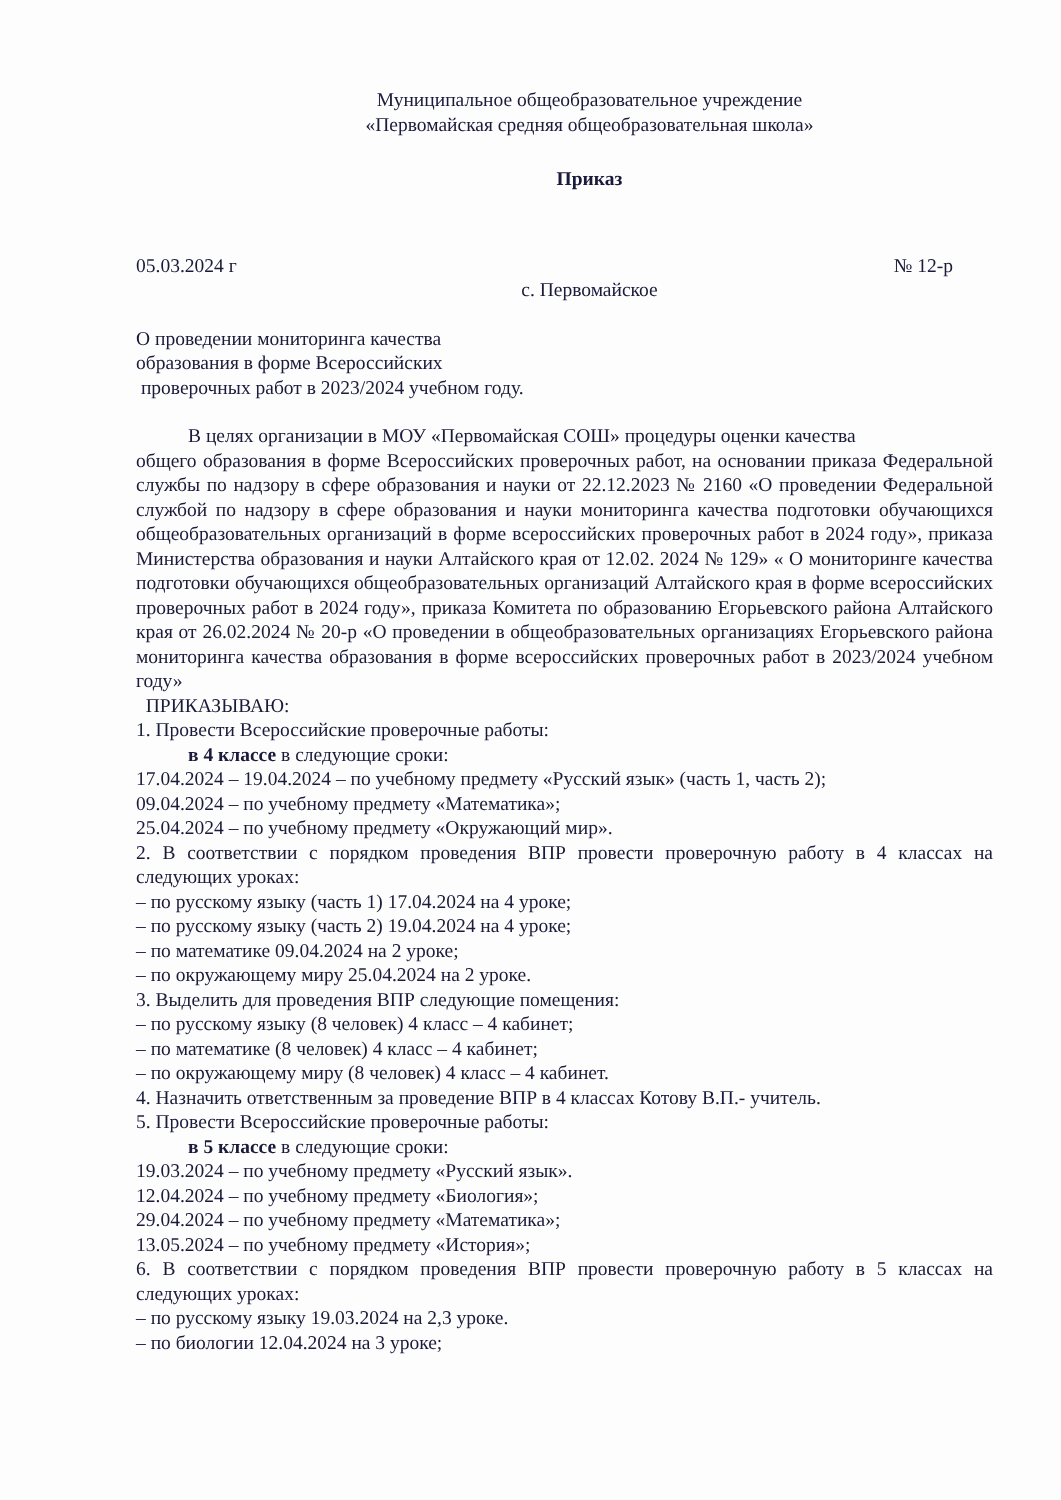Муниципальное общеобразовательное учреждение
«Первомайская средняя общеобразовательная школа»
Приказ
05.03.2024 г № 12-р
с. Первомайское
О проведении мониторинга качества
образования в форме Всероссийских
проверочных работ в 2023/2024 учебном году.
В целях организации в МОУ «Первомайская СОШ» процедуры оценки качества
общего образования в форме Всероссийских проверочных работ, на основании приказа Федеральной службы по надзору в сфере образования и науки от 22.12.2023 № 2160 «О проведении Федеральной службой по надзору в сфере образования и науки мониторинга качества подготовки обучающихся общеобразовательных организаций в форме всероссийских проверочных работ в 2024 году», приказа Министерства образования и науки Алтайского края от 12.02. 2024 № 129» « О мониторинге качества подготовки обучающихся общеобразовательных организаций Алтайского края в форме всероссийских проверочных работ в 2024 году», приказа Комитета по образованию Егорьевского района Алтайского края от 26.02.2024 № 20-р «О проведении в общеобразовательных организациях Егорьевского района мониторинга качества образования в форме всероссийских проверочных работ в 2023/2024 учебном году»
ПРИКАЗЫВАЮ:
1. Провести Всероссийские проверочные работы:
в 4 классе в следующие сроки:
17.04.2024 – 19.04.2024 – по учебному предмету «Русский язык» (часть 1, часть 2);
09.04.2024 – по учебному предмету «Математика»;
25.04.2024 – по учебному предмету «Окружающий мир».
2. В соответствии с порядком проведения ВПР провести проверочную работу в 4 классах на следующих уроках:
– по русскому языку (часть 1) 17.04.2024 на 4 уроке;
– по русскому языку (часть 2) 19.04.2024 на 4 уроке;
– по математике 09.04.2024 на 2 уроке;
– по окружающему миру 25.04.2024 на 2 уроке.
3. Выделить для проведения ВПР следующие помещения:
– по русскому языку (8 человек) 4 класс – 4 кабинет;
– по математике (8 человек) 4 класс – 4 кабинет;
– по окружающему миру (8 человек) 4 класс – 4 кабинет.
4. Назначить ответственным за проведение ВПР в 4 классах Котову В.П.- учитель.
5. Провести Всероссийские проверочные работы:
в 5 классе в следующие сроки:
19.03.2024 – по учебному предмету «Русский язык».
12.04.2024 – по учебному предмету «Биология»;
29.04.2024 – по учебному предмету «Математика»;
13.05.2024 – по учебному предмету «История»;
6. В соответствии с порядком проведения ВПР провести проверочную работу в 5 классах на следующих уроках:
– по русскому языку 19.03.2024 на 2,3 уроке.
– по биологии 12.04.2024 на 3 уроке;